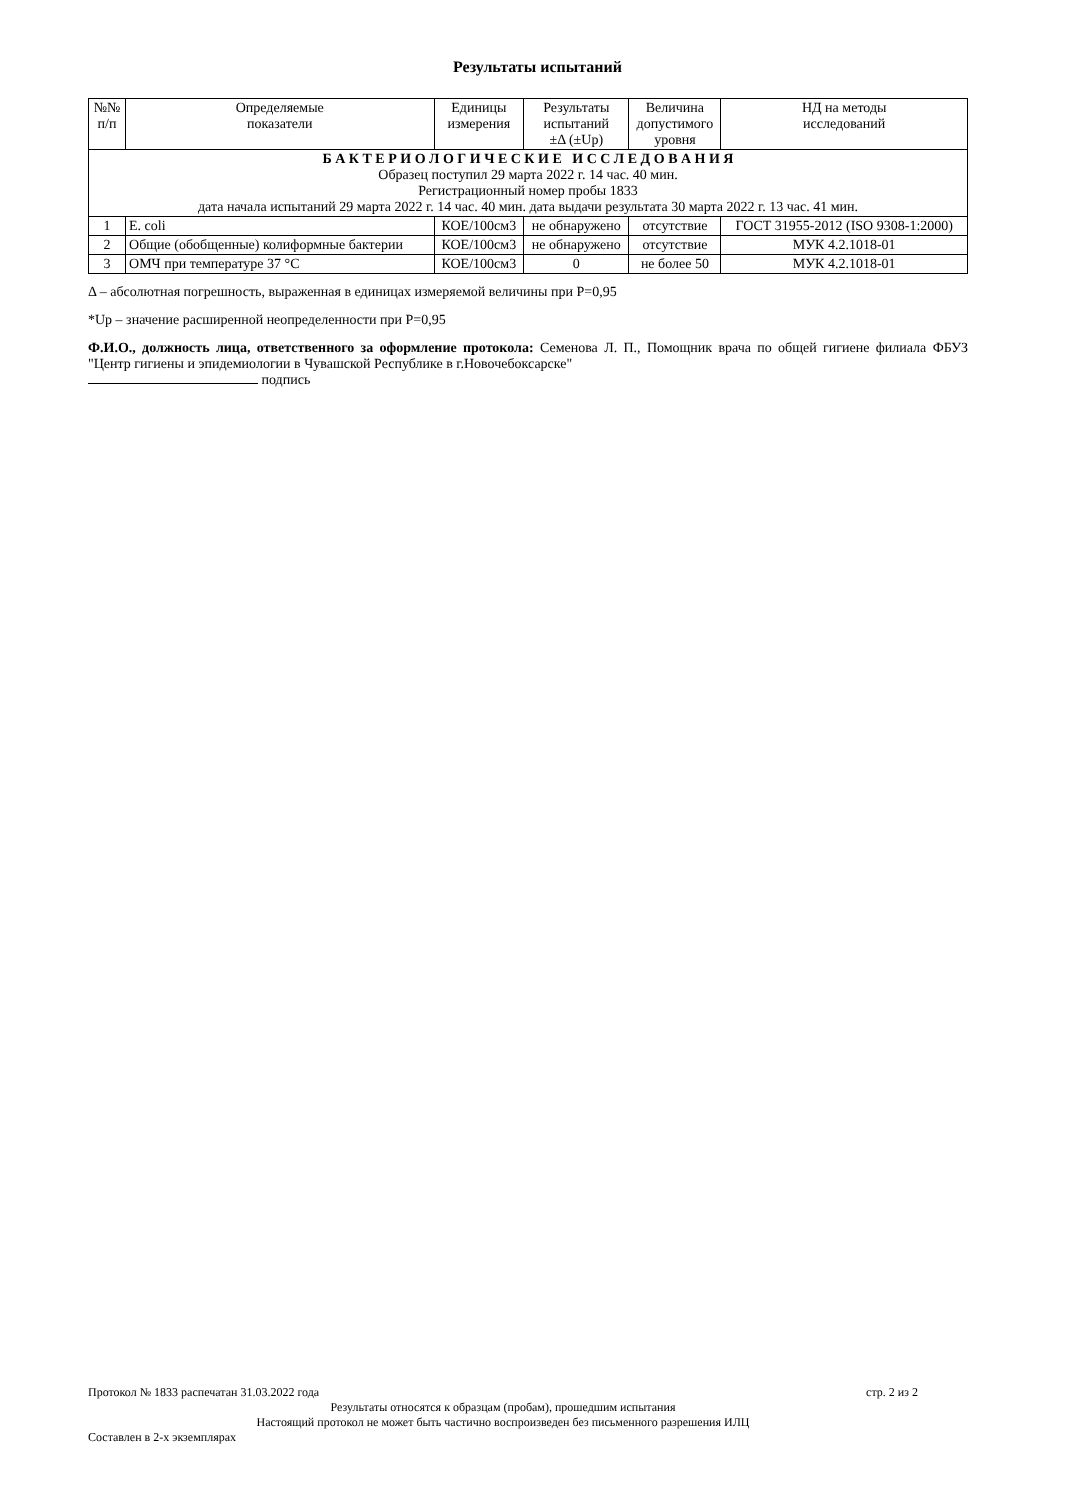Результаты испытаний
| №№ п/п | Определяемые показатели | Единицы измерения | Результаты испытаний ±Δ (±Up) | Величина допустимого уровня | НД на методы исследований |
| --- | --- | --- | --- | --- | --- |
| Б А К Т Е Р И О Л О Г И Ч Е С К И Е И С С Л Е Д О В А Н И Я Образец поступил 29 марта 2022 г. 14 час. 40 мин. Регистрационный номер пробы 1833 дата начала испытаний 29 марта 2022 г. 14 час. 40 мин. дата выдачи результата 30 марта 2022 г. 13 час. 41 мин. | | | | | |
| 1 | E. coli | КОЕ/100см3 | не обнаружено | отсутствие | ГОСТ 31955-2012 (ISO 9308-1:2000) |
| 2 | Общие (обобщенные) колиформные бактерии | КОЕ/100см3 | не обнаружено | отсутствие | МУК 4.2.1018-01 |
| 3 | ОМЧ при температуре 37 °С | КОЕ/100см3 | 0 | не более 50 | МУК 4.2.1018-01 |
Δ – абсолютная погрешность, выраженная в единицах измеряемой величины при Р=0,95
*Up – значение расширенной неопределенности при Р=0,95
Ф.И.О., должность лица, ответственного за оформление протокола: Семенова Л. П., Помощник врача по общей гигиене филиала ФБУЗ "Центр гигиены и эпидемиологии в Чувашской Республике в г.Новочебоксарске"
подпись
Протокол № 1833 распечатан 31.03.2022 года стр. 2 из 2
Результаты относятся к образцам (пробам), прошедшим испытания
Настоящий протокол не может быть частично воспроизведен без письменного разрешения ИЛЦ
Составлен в 2-х экземплярах